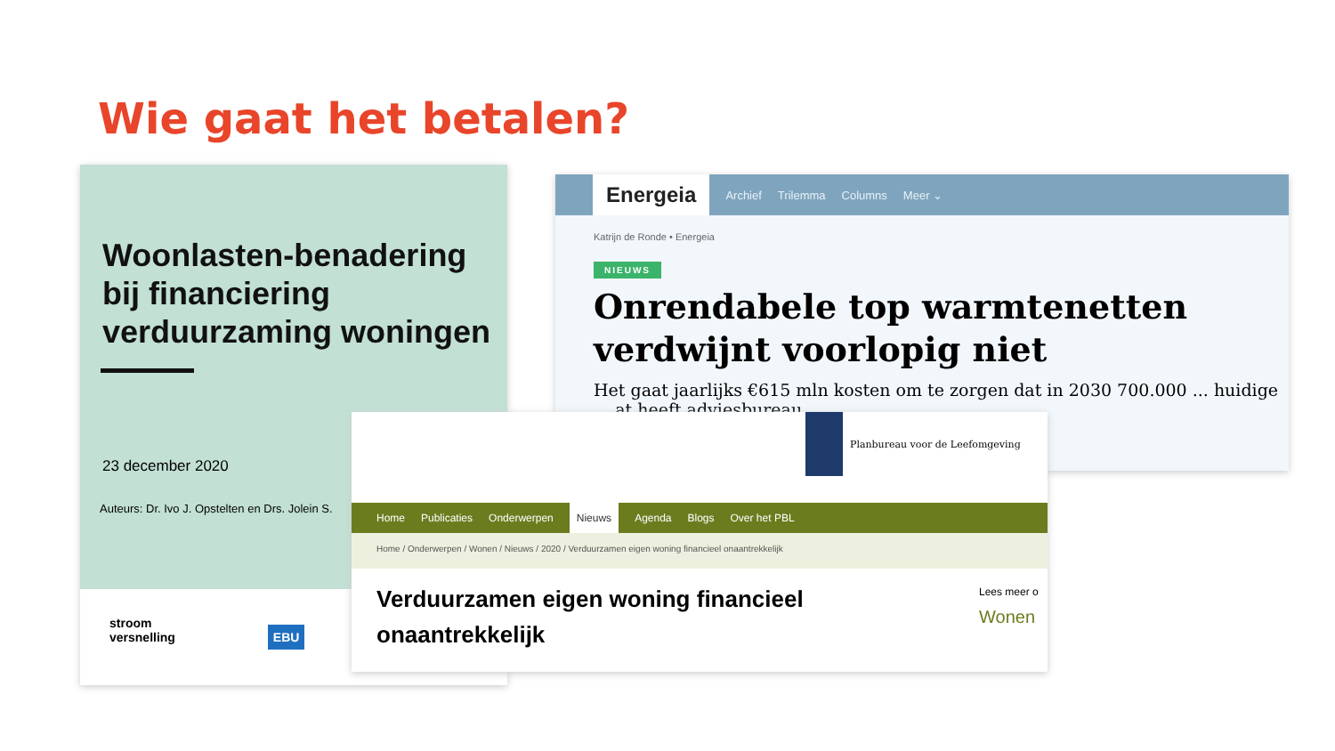Wie gaat het betalen?
Woonlasten-benadering bij financiering verduurzaming woningen
23 december 2020
Auteurs: Dr. Ivo J. Opstelten en Drs. Jolein S.
stroom
versnelling EBU
Energeia Archief Trilemma Columns Meer ⌄
Katrijn de Ronde • Energeia
NIEUWS
Onrendabele top warmtenetten verdwijnt voorlopig niet
Het gaat jaarlijks €615 mln kosten om te zorgen dat in 2030 700.000 ... huidige ... at heeft adviesbureau
Planbureau voor de Leefomgeving
Home Publicaties Onderwerpen Nieuws Agenda Blogs Over het PBL
Home / Onderwerpen / Wonen / Nieuws / 2020 / Verduurzamen eigen woning financieel onaantrekkelijk
Verduurzamen eigen woning financieel onaantrekkelijk
Lees meer o
Wonen